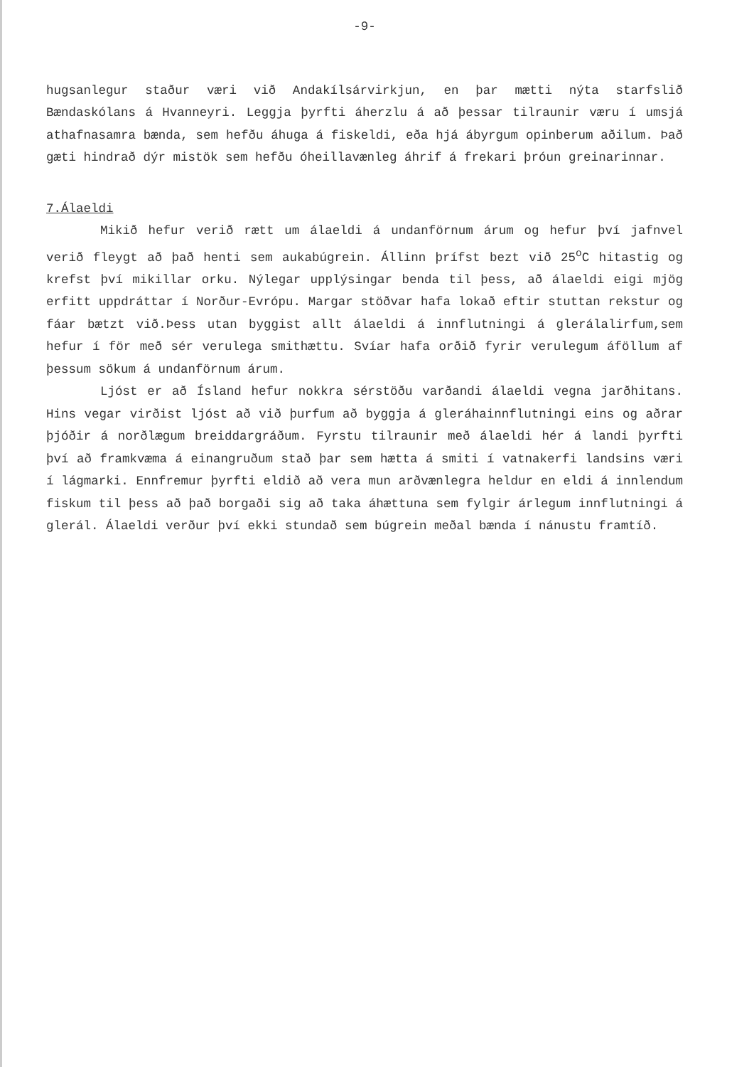-9-
hugsanlegur staður væri við Andakílsárvirkjun, en þar mætti nýta starfslið Bændaskólans á Hvanneyri. Leggja þyrfti áherzlu á að þessar tilraunir væru í umsjá athafnasamra bænda, sem hefðu áhuga á fiskeldi, eða hjá ábyrgum opinberum aðilum. Það gæti hindrað dýr mistök sem hefðu óheillavænleg áhrif á frekari þróun greinarinnar.
7.Álaeldi
Mikið hefur verið rætt um álaeldi á undanförnum árum og hefur því jafnvel verið fleygt að það henti sem aukabúgrein. Állinn þrífst bezt við 25<sup>o</sup>C hitastig og krefst því mikillar orku. Nýlegar upplýsingar benda til þess, að álaeldi eigi mjög erfitt uppdráttar í Norður-Evrópu. Margar stöðvar hafa lokað eftir stuttan rekstur og fáar bætzt við.Þess utan byggist allt álaeldi á innflutningi á glerálalirfum,sem hefur í för með sér verulega smithættu. Svíar hafa orðið fyrir verulegum áföllum af þessum sökum á undanförnum árum.
Ljóst er að Ísland hefur nokkra sérstöðu varðandi álaeldi vegna jarðhitans. Hins vegar virðist ljóst að við þurfum að byggja á gleráhainnflutningi eins og aðrar þjóðir á norðlægum breiddargráðum. Fyrstu tilraunir með álaeldi hér á landi þyrfti því að framkvæma á einangruðum stað þar sem hætta á smiti í vatnakerfi landsins væri í lágmarki. Ennfremur þyrfti eldið að vera mun arðvænlegra heldur en eldi á innlendum fiskum til þess að það borgaði sig að taka áhættuna sem fylgir árlegum innflutningi á glerál. Álaeldi verður því ekki stundað sem búgrein meðal bænda í nánustu framtíð.